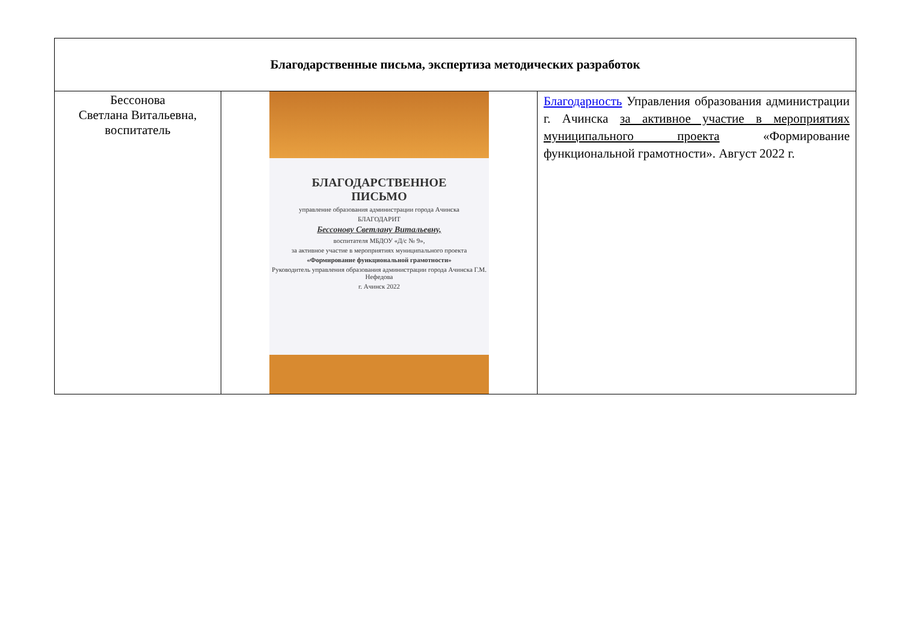| Благодарственные письма, экспертиза методических разработок | | |
| --- | --- | --- |
| Бессонова Светлана Витальевна, воспитатель | БЛАГОДАРСТВЕННОЕ ПИСЬМО управление образования администрации города Ачинска БЛАГОДАРИТ Бессонову Светлану Витальевну, воспитателя МБДОУ «Д/с № 9», за активное участие в мероприятиях муниципального проекта «Формирование функциональной грамотности» Руководитель управления образования администрации города Ачинска Г.М. Нефедова г. Ачинск 2022 | Благодарность Управления образования администрации г. Ачинска за активное участие в мероприятиях муниципального проекта «Формирование функциональной грамотности». Август 2022 г. |